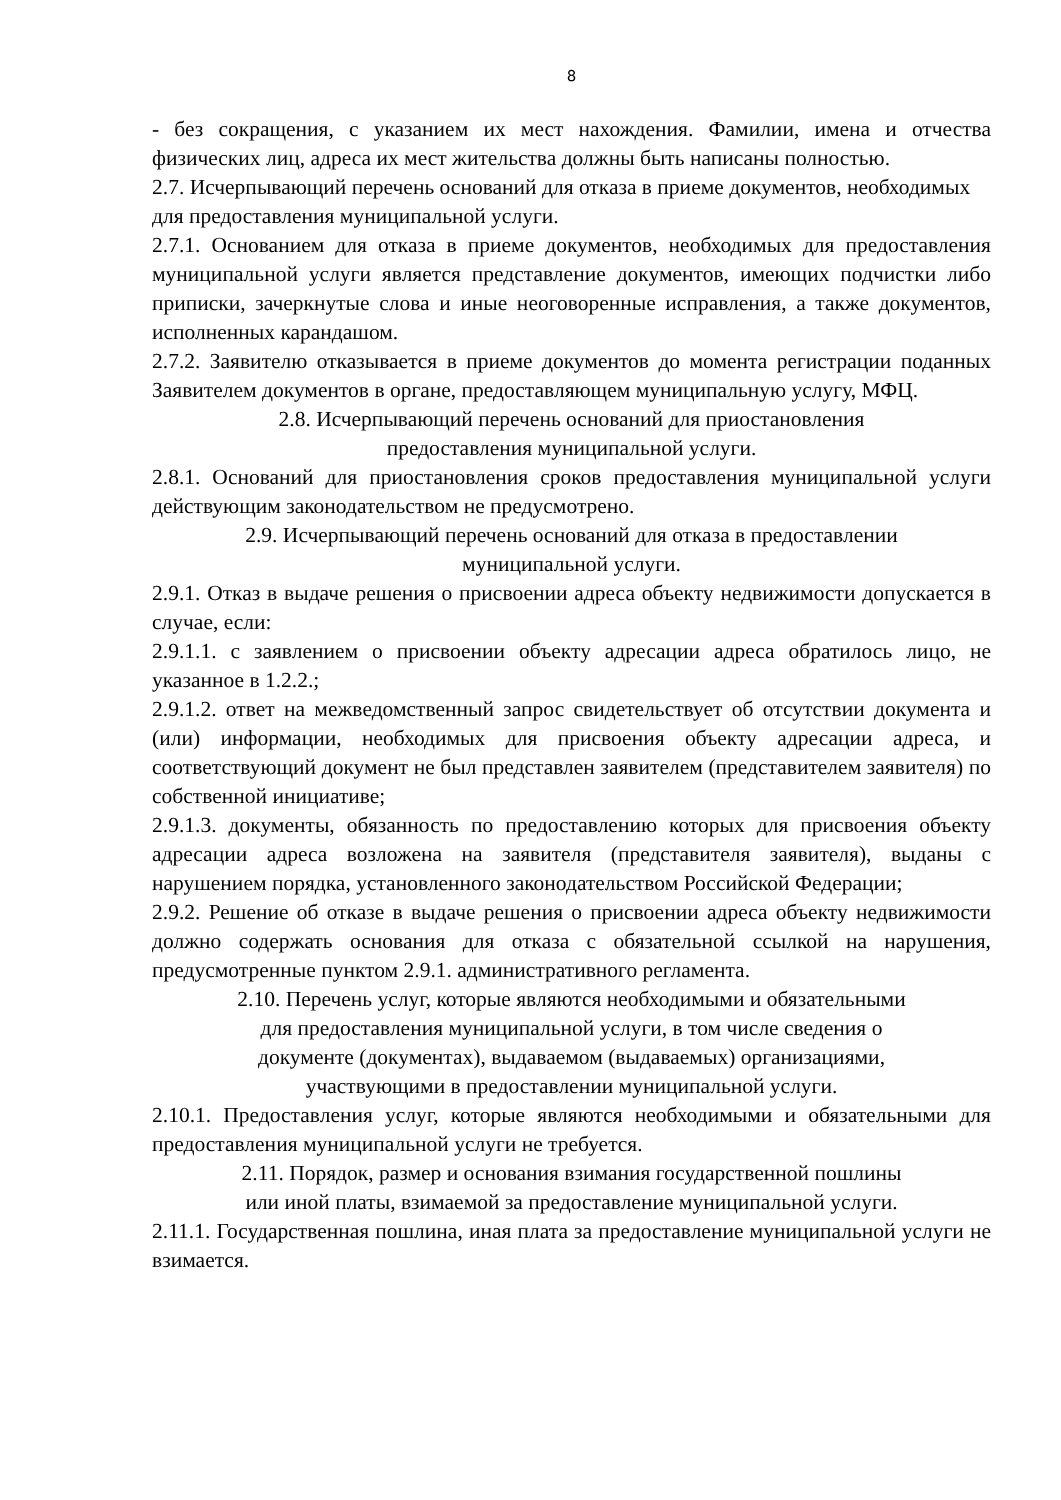8
- без сокращения, с указанием их мест нахождения. Фамилии, имена и отчества физических лиц, адреса их мест жительства должны быть написаны полностью.
2.7. Исчерпывающий перечень оснований для отказа в приеме документов, необходимых для предоставления муниципальной услуги.
2.7.1. Основанием для отказа в приеме документов, необходимых для предоставления муниципальной услуги является представление документов, имеющих подчистки либо приписки, зачеркнутые слова и иные неоговоренные исправления, а также документов, исполненных карандашом.
2.7.2. Заявителю отказывается в приеме документов до момента регистрации поданных Заявителем документов в органе, предоставляющем муниципальную услугу, МФЦ.
2.8. Исчерпывающий перечень оснований для приостановления
предоставления муниципальной услуги.
2.8.1. Оснований для приостановления сроков предоставления муниципальной услуги действующим законодательством не предусмотрено.
2.9. Исчерпывающий перечень оснований для отказа в предоставлении
муниципальной услуги.
2.9.1. Отказ в выдаче решения о присвоении адреса объекту недвижимости допускается в случае, если:
2.9.1.1. с заявлением о присвоении объекту адресации адреса обратилось лицо, не указанное в 1.2.2.;
2.9.1.2. ответ на межведомственный запрос свидетельствует об отсутствии документа и (или) информации, необходимых для присвоения объекту адресации адреса, и соответствующий документ не был представлен заявителем (представителем заявителя) по собственной инициативе;
2.9.1.3. документы, обязанность по предоставлению которых для присвоения объекту адресации адреса возложена на заявителя (представителя заявителя), выданы с нарушением порядка, установленного законодательством Российской Федерации;
2.9.2. Решение об отказе в выдаче решения о присвоении адреса объекту недвижимости должно содержать основания для отказа с обязательной ссылкой на нарушения, предусмотренные пунктом 2.9.1. административного регламента.
2.10. Перечень услуг, которые являются необходимыми и обязательными
для предоставления муниципальной услуги, в том числе сведения о
документе (документах), выдаваемом (выдаваемых) организациями,
участвующими в предоставлении муниципальной услуги.
2.10.1. Предоставления услуг, которые являются необходимыми и обязательными для предоставления муниципальной услуги не требуется.
2.11. Порядок, размер и основания взимания государственной пошлины
или иной платы, взимаемой за предоставление муниципальной услуги.
2.11.1. Государственная пошлина, иная плата за предоставление муниципальной услуги не взимается.